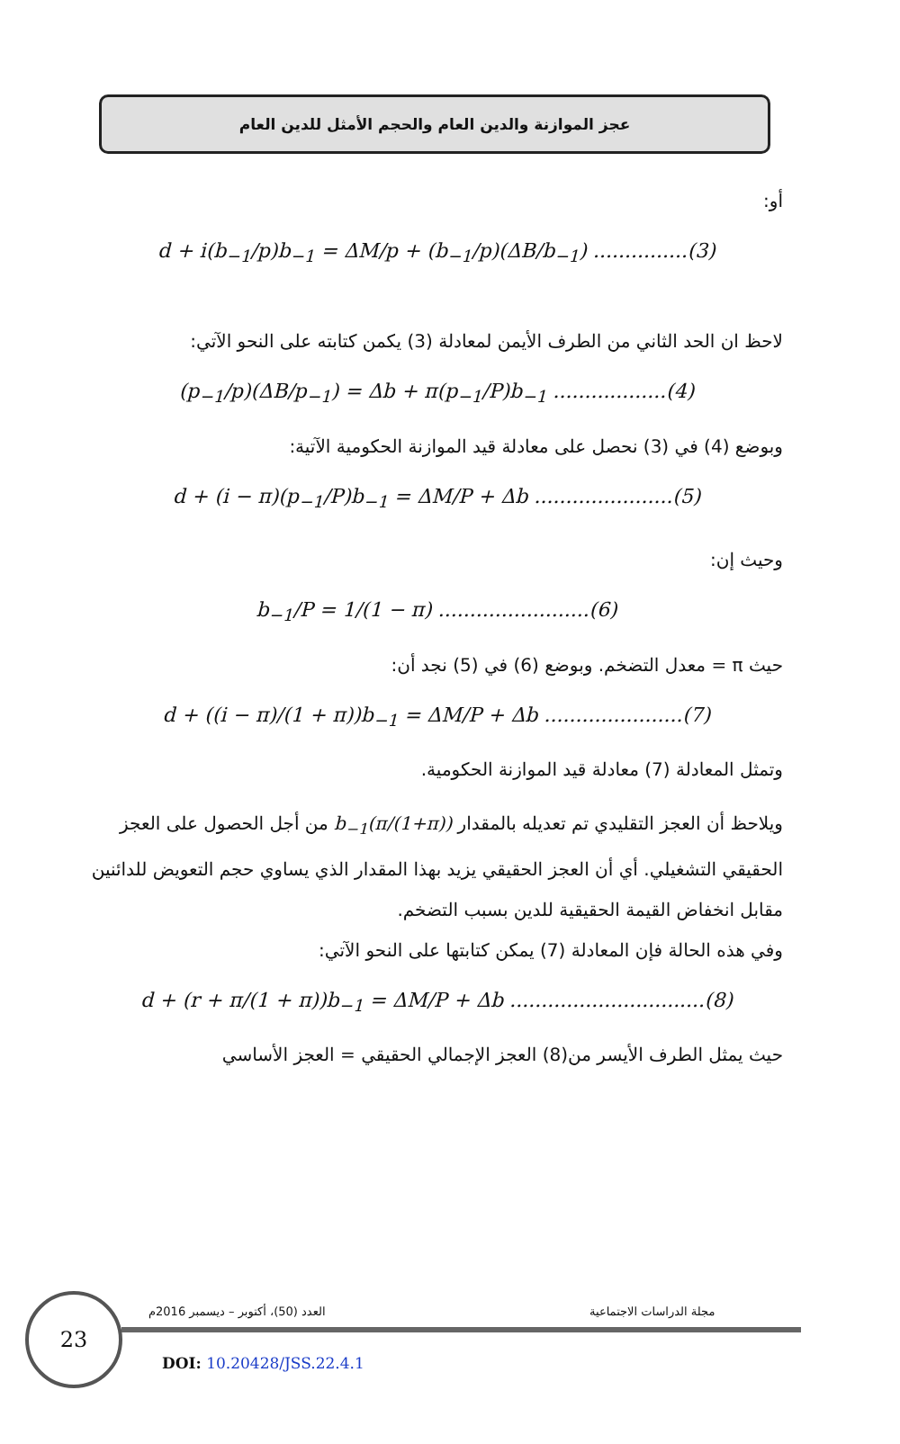عجز الموازنة والدين العام والحجم الأمثل للدين العام
أو:
d + i(b<sub>−1</sub>/p)b<sub>−1</sub> = ΔM/p + (b<sub>−1</sub>/p)(ΔB/b<sub>−1</sub>) ...............(3)
لاحظ ان الحد الثاني من الطرف الأيمن لمعادلة (3) يكمن كتابته على النحو الآتي:
(p<sub>−1</sub>/p)(ΔB/p<sub>−1</sub>) = Δb + π(p<sub>−1</sub>/P)b<sub>−1</sub> ..................(4)
وبوضع (4) في (3) نحصل على معادلة قيد الموازنة الحكومية الآتية:
d + (i − π)(p<sub>−1</sub>/P)b<sub>−1</sub> = ΔM/P + Δb ......................(5)
وحيث إن:
b<sub>−1</sub>/P = 1/(1 − π) ........................(6)
حيث π = معدل التضخم. وبوضع (6) في (5) نجد أن:
d + ((i − π)/(1 + π))b<sub>−1</sub> = ΔM/P + Δb ......................(7)
وتمثل المعادلة (7) معادلة قيد الموازنة الحكومية.
ويلاحظ أن العجز التقليدي تم تعديله بالمقدار (π/(1+π))b<sub>−1</sub> من أجل الحصول على العجز الحقيقي التشغيلي. أي أن العجز الحقيقي يزيد بهذا المقدار الذي يساوي حجم التعويض للدائنين مقابل انخفاض القيمة الحقيقية للدين بسبب التضخم.
وفي هذه الحالة فإن المعادلة (7) يمكن كتابتها على النحو الآتي:
d + (r + π/(1 + π))b<sub>−1</sub> = ΔM/P + Δb ...............................(8)
حيث يمثل الطرف الأيسر من(8) العجز الإجمالي الحقيقي = العجز الأساسي
23 مجلة الدراسات الاجتماعية
العدد (50)، أكتوبر – ديسمبر 2016م
DOI: 10.20428/JSS.22.4.1